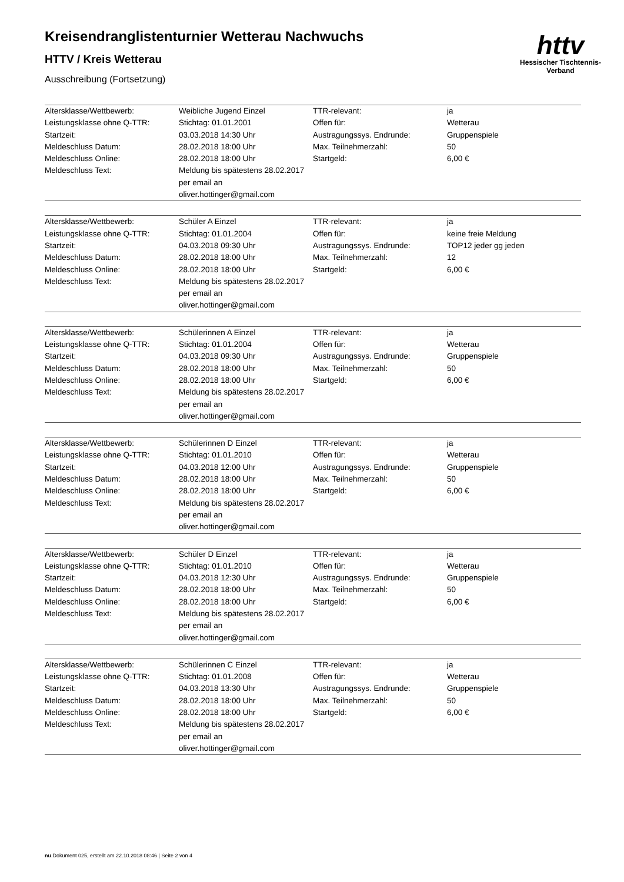Kreisendranglistenturnier Wetterau Nachwuchs
HTTV / Kreis Wetterau
Ausschreibung (Fortsetzung)
httv
Hessischer Tischtennis-Verband
| Altersklasse/Wettbewerb: | Weibliche Jugend Einzel | TTR-relevant: | ja |
| Leistungsklasse ohne Q-TTR: | Stichtag: 01.01.2001 | Offen für: | Wetterau |
| Startzeit: | 03.03.2018 14:30 Uhr | Austragungssys. Endrunde: | Gruppenspiele |
| Meldeschluss Datum: | 28.02.2018 18:00 Uhr | Max. Teilnehmerzahl: | 50 |
| Meldeschluss Online: | 28.02.2018 18:00 Uhr | Startgeld: | 6,00 € |
| Meldeschluss Text: | Meldung bis spätestens 28.02.2017 per email an oliver.hottinger@gmail.com | | |
| Altersklasse/Wettbewerb: | Schüler A Einzel | TTR-relevant: | ja |
| Leistungsklasse ohne Q-TTR: | Stichtag: 01.01.2004 | Offen für: | keine freie Meldung |
| Startzeit: | 04.03.2018 09:30 Uhr | Austragungssys. Endrunde: | TOP12 jeder gg jeden |
| Meldeschluss Datum: | 28.02.2018 18:00 Uhr | Max. Teilnehmerzahl: | 12 |
| Meldeschluss Online: | 28.02.2018 18:00 Uhr | Startgeld: | 6,00 € |
| Meldeschluss Text: | Meldung bis spätestens 28.02.2017 per email an oliver.hottinger@gmail.com | | |
| Altersklasse/Wettbewerb: | Schülerinnen A Einzel | TTR-relevant: | ja |
| Leistungsklasse ohne Q-TTR: | Stichtag: 01.01.2004 | Offen für: | Wetterau |
| Startzeit: | 04.03.2018 09:30 Uhr | Austragungssys. Endrunde: | Gruppenspiele |
| Meldeschluss Datum: | 28.02.2018 18:00 Uhr | Max. Teilnehmerzahl: | 50 |
| Meldeschluss Online: | 28.02.2018 18:00 Uhr | Startgeld: | 6,00 € |
| Meldeschluss Text: | Meldung bis spätestens 28.02.2017 per email an oliver.hottinger@gmail.com | | |
| Altersklasse/Wettbewerb: | Schülerinnen D Einzel | TTR-relevant: | ja |
| Leistungsklasse ohne Q-TTR: | Stichtag: 01.01.2010 | Offen für: | Wetterau |
| Startzeit: | 04.03.2018 12:00 Uhr | Austragungssys. Endrunde: | Gruppenspiele |
| Meldeschluss Datum: | 28.02.2018 18:00 Uhr | Max. Teilnehmerzahl: | 50 |
| Meldeschluss Online: | 28.02.2018 18:00 Uhr | Startgeld: | 6,00 € |
| Meldeschluss Text: | Meldung bis spätestens 28.02.2017 per email an oliver.hottinger@gmail.com | | |
| Altersklasse/Wettbewerb: | Schüler D Einzel | TTR-relevant: | ja |
| Leistungsklasse ohne Q-TTR: | Stichtag: 01.01.2010 | Offen für: | Wetterau |
| Startzeit: | 04.03.2018 12:30 Uhr | Austragungssys. Endrunde: | Gruppenspiele |
| Meldeschluss Datum: | 28.02.2018 18:00 Uhr | Max. Teilnehmerzahl: | 50 |
| Meldeschluss Online: | 28.02.2018 18:00 Uhr | Startgeld: | 6,00 € |
| Meldeschluss Text: | Meldung bis spätestens 28.02.2017 per email an oliver.hottinger@gmail.com | | |
| Altersklasse/Wettbewerb: | Schülerinnen C Einzel | TTR-relevant: | ja |
| Leistungsklasse ohne Q-TTR: | Stichtag: 01.01.2008 | Offen für: | Wetterau |
| Startzeit: | 04.03.2018 13:30 Uhr | Austragungssys. Endrunde: | Gruppenspiele |
| Meldeschluss Datum: | 28.02.2018 18:00 Uhr | Max. Teilnehmerzahl: | 50 |
| Meldeschluss Online: | 28.02.2018 18:00 Uhr | Startgeld: | 6,00 € |
| Meldeschluss Text: | Meldung bis spätestens 28.02.2017 per email an oliver.hottinger@gmail.com | | |
nu.Dokument 025, erstellt am 22.10.2018 08:46 | Seite 2 von 4